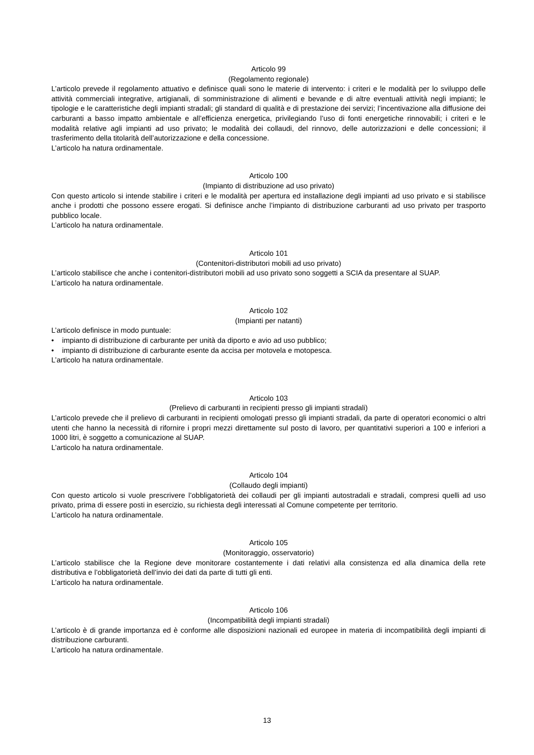Articolo 99
(Regolamento regionale)
L’articolo prevede il regolamento attuativo e definisce quali sono le materie di intervento: i criteri e le modalità per lo sviluppo delle attività commerciali integrative, artigianali, di somministrazione di alimenti e bevande e di altre eventuali attività negli impianti; le tipologie e le caratteristiche degli impianti stradali; gli standard di qualità e di prestazione dei servizi; l’incentivazione alla diffusione dei carburanti a basso impatto ambientale e all’efficienza energetica, privilegiando l’uso di fonti energetiche rinnovabili; i criteri e le modalità relative agli impianti ad uso privato; le modalità dei collaudi, del rinnovo, delle autorizzazioni e delle concessioni; il trasferimento della titolarità dell’autorizzazione e della concessione.
L’articolo ha natura ordinamentale.
Articolo 100
(Impianto di distribuzione ad uso privato)
Con questo articolo si intende stabilire i criteri e le modalità per apertura ed installazione degli impianti ad uso privato e si stabilisce anche i prodotti che possono essere erogati. Si definisce anche l’impianto di distribuzione carburanti ad uso privato per trasporto pubblico locale.
L’articolo ha natura ordinamentale.
Articolo 101
(Contenitori-distributori mobili ad uso privato)
L’articolo stabilisce che anche i contenitori-distributori mobili ad uso privato sono soggetti a SCIA da presentare al SUAP.
L’articolo ha natura ordinamentale.
Articolo 102
(Impianti per natanti)
L’articolo definisce in modo puntuale:
• impianto di distribuzione di carburante per unità da diporto e avio ad uso pubblico;
• impianto di distribuzione di carburante esente da accisa per motovela e motopesca.
L’articolo ha natura ordinamentale.
Articolo 103
(Prelievo di carburanti in recipienti presso gli impianti stradali)
L’articolo prevede che il prelievo di carburanti in recipienti omologati presso gli impianti stradali, da parte di operatori economici o altri utenti che hanno la necessità di rifornire i propri mezzi direttamente sul posto di lavoro, per quantitativi superiori a 100 e inferiori a 1000 litri, è soggetto a comunicazione al SUAP.
L’articolo ha natura ordinamentale.
Articolo 104
(Collaudo degli impianti)
Con questo articolo si vuole prescrivere l’obbligatorietà dei collaudi per gli impianti autostradali e stradali, compresi quelli ad uso privato, prima di essere posti in esercizio, su richiesta degli interessati al Comune competente per territorio.
L’articolo ha natura ordinamentale.
Articolo 105
(Monitoraggio, osservatorio)
L’articolo stabilisce che la Regione deve monitorare costantemente i dati relativi alla consistenza ed alla dinamica della rete distributiva e l’obbligatorietà dell’invio dei dati da parte di tutti gli enti.
L’articolo ha natura ordinamentale.
Articolo 106
(Incompatibilità degli impianti stradali)
L’articolo è di grande importanza ed è conforme alle disposizioni nazionali ed europee in materia di incompatibilità degli impianti di distribuzione carburanti.
L’articolo ha natura ordinamentale.
13